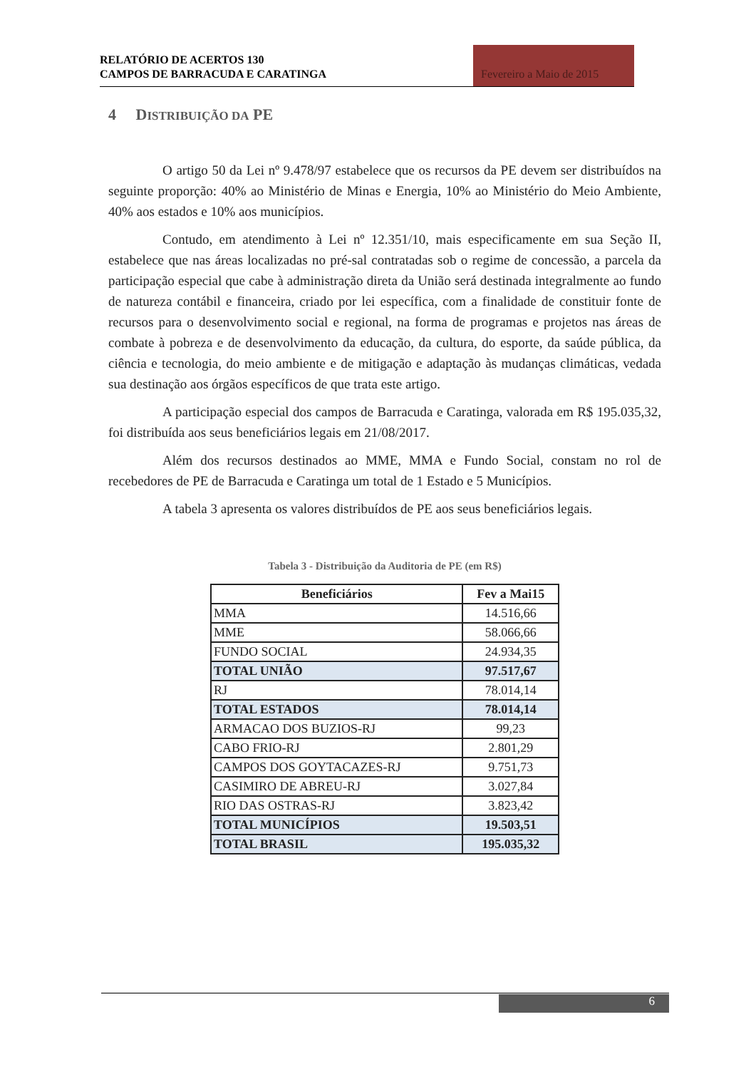RELATÓRIO DE ACERTOS 130
CAMPOS DE BARRACUDA E CARATINGA
Fevereiro a Maio de 2015
4 DISTRIBUIÇÃO DA PE
O artigo 50 da Lei nº 9.478/97 estabelece que os recursos da PE devem ser distribuídos na seguinte proporção: 40% ao Ministério de Minas e Energia, 10% ao Ministério do Meio Ambiente, 40% aos estados e 10% aos municípios.
Contudo, em atendimento à Lei nº 12.351/10, mais especificamente em sua Seção II, estabelece que nas áreas localizadas no pré-sal contratadas sob o regime de concessão, a parcela da participação especial que cabe à administração direta da União será destinada integralmente ao fundo de natureza contábil e financeira, criado por lei específica, com a finalidade de constituir fonte de recursos para o desenvolvimento social e regional, na forma de programas e projetos nas áreas de combate à pobreza e de desenvolvimento da educação, da cultura, do esporte, da saúde pública, da ciência e tecnologia, do meio ambiente e de mitigação e adaptação às mudanças climáticas, vedada sua destinação aos órgãos específicos de que trata este artigo.
A participação especial dos campos de Barracuda e Caratinga, valorada em R$ 195.035,32, foi distribuída aos seus beneficiários legais em 21/08/2017.
Além dos recursos destinados ao MME, MMA e Fundo Social, constam no rol de recebedores de PE de Barracuda e Caratinga um total de 1 Estado e 5 Municípios.
A tabela 3 apresenta os valores distribuídos de PE aos seus beneficiários legais.
Tabela 3 - Distribuição da Auditoria de PE (em R$)
| Beneficiários | Fev a Mai15 |
| --- | --- |
| MMA | 14.516,66 |
| MME | 58.066,66 |
| FUNDO SOCIAL | 24.934,35 |
| TOTAL UNIÃO | 97.517,67 |
| RJ | 78.014,14 |
| TOTAL ESTADOS | 78.014,14 |
| ARMACAO DOS BUZIOS-RJ | 99,23 |
| CABO FRIO-RJ | 2.801,29 |
| CAMPOS DOS GOYTACAZES-RJ | 9.751,73 |
| CASIMIRO DE ABREU-RJ | 3.027,84 |
| RIO DAS OSTRAS-RJ | 3.823,42 |
| TOTAL MUNICÍPIOS | 19.503,51 |
| TOTAL BRASIL | 195.035,32 |
6